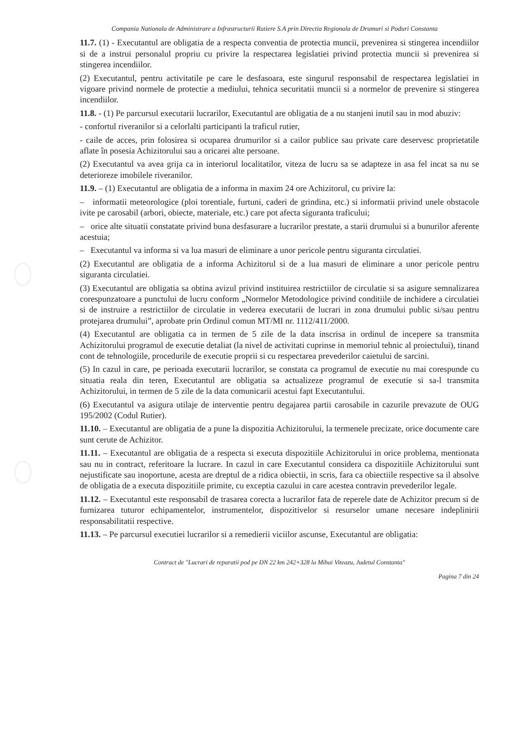Compania Nationala de Administrare a Infrastructurii Rutiere S.A prin Directia Regionala de Drumuri si Poduri Constanta
11.7. (1) - Executantul are obligatia de a respecta conventia de protectia muncii, prevenirea si stingerea incendiilor si de a instrui personalul propriu cu privire la respectarea legislatiei privind protectia muncii si prevenirea si stingerea incendiilor.
(2) Executantul, pentru activitatile pe care le desfasoara, este singurul responsabil de respectarea legislatiei in vigoare privind normele de protectie a mediului, tehnica securitatii muncii si a normelor de prevenire si stingerea incendiilor.
11.8. - (1) Pe parcursul executarii lucrarilor, Executantul are obligatia de a nu stanjeni inutil sau in mod abuziv:
- confortul riveranilor si a celorlalti participanti la traficul rutier,
- caile de acces, prin folosirea si ocuparea drumurilor si a cailor publice sau private care deservesc proprietatile aflate în posesia Achizitorului sau a oricarei alte persoane.
(2) Executantul va avea grija ca in interiorul localitatilor, viteza de lucru sa se adapteze in asa fel incat sa nu se deterioreze imobilele riveranilor.
11.9. – (1) Executantul are obligatia de a informa in maxim 24 ore Achizitorul, cu privire la:
– informatii meteorologice (ploi torentiale, furtuni, caderi de grindina, etc.) si informatii privind unele obstacole ivite pe carosabil (arbori, obiecte, materiale, etc.) care pot afecta siguranta traficului;
– orice alte situatii constatate privind buna desfasurare a lucrarilor prestate, a starii drumului si a bunurilor aferente acestuia;
– Executantul va informa si va lua masuri de eliminare a unor pericole pentru siguranta circulatiei.
(2) Executantul are obligatia de a informa Achizitorul si de a lua masuri de eliminare a unor pericole pentru siguranta circulatiei.
(3) Executantul are obligatia sa obtina avizul privind instituirea restrictiilor de circulatie si sa asigure semnalizarea corespunzatoare a punctului de lucru conform „Normelor Metodologice privind conditiile de inchidere a circulatiei si de instruire a restrictiilor de circulatie in vederea executarii de lucrari in zona drumului public si/sau pentru protejarea drumului”, aprobate prin Ordinul comun MT/MI nr. 1112/411/2000.
(4) Executantul are obligatia ca in termen de 5 zile de la data inscrisa in ordinul de incepere sa transmita Achizitorului programul de executie detaliat (la nivel de activitati cuprinse in memoriul tehnic al proiectului), tinand cont de tehnologiile, procedurile de executie proprii si cu respectarea prevederilor caietului de sarcini.
(5) In cazul in care, pe perioada executarii lucrarilor, se constata ca programul de executie nu mai corespunde cu situatia reala din teren, Executantul are obligatia sa actualizeze programul de executie si sa-l transmita Achizitorului, in termen de 5 zile de la data comunicarii acestui fapt Executantului.
(6) Executantul va asigura utilaje de interventie pentru degajarea partii carosabile in cazurile prevazute de OUG 195/2002 (Codul Rutier).
11.10. – Executantul are obligatia de a pune la dispozitia Achizitorului, la termenele precizate, orice documente care sunt cerute de Achizitor.
11.11. – Executantul are obligatia de a respecta si executa dispozitiile Achizitorului in orice problema, mentionata sau nu in contract, referitoare la lucrare. In cazul in care Executantul considera ca dispozitiile Achizitorului sunt nejustificate sau inoportune, acesta are dreptul de a ridica obiectii, in scris, fara ca obiectiile respective sa il absolve de obligatia de a executa dispozitiile primite, cu exceptia cazului in care acestea contravin prevederilor legale.
11.12. – Executantul este responsabil de trasarea corecta a lucrarilor fata de reperele date de Achizitor precum si de furnizarea tuturor echipamentelor, instrumentelor, dispozitivelor si resurselor umane necesare indeplinirii responsabilitatii respective.
11.13. – Pe parcursul executiei lucrarilor si a remedierii viciilor ascunse, Executantul are obligatia:
Contract de "Lucrari de reparatii pod pe DN 22 km 242+328 la Mihai Viteazu, Judetul Constanta"
Pagina 7 din 24